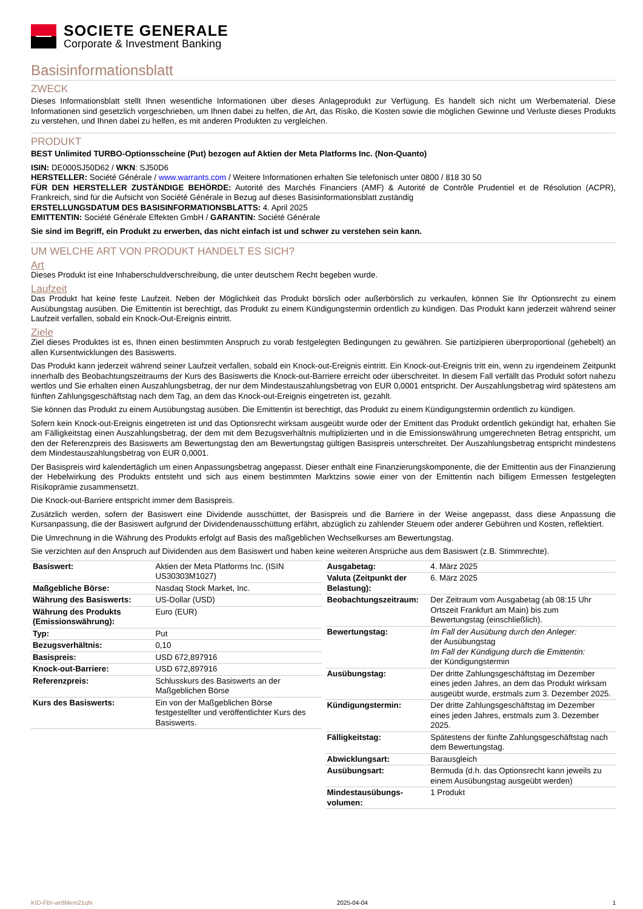SOCIETE GENERALE
Corporate & Investment Banking
Basisinformationsblatt
ZWECK
Dieses Informationsblatt stellt Ihnen wesentliche Informationen über dieses Anlageprodukt zur Verfügung. Es handelt sich nicht um Werbematerial. Diese Informationen sind gesetzlich vorgeschrieben, um Ihnen dabei zu helfen, die Art, das Risiko, die Kosten sowie die möglichen Gewinne und Verluste dieses Produkts zu verstehen, und Ihnen dabei zu helfen, es mit anderen Produkten zu vergleichen.
PRODUKT
BEST Unlimited TURBO-Optionsscheine (Put) bezogen auf Aktien der Meta Platforms Inc. (Non-Quanto)
ISIN: DE000SJ50D62 / WKN: SJ50D6
HERSTELLER: Société Générale / www.warrants.com / Weitere Informationen erhalten Sie telefonisch unter 0800 / 818 30 50
FÜR DEN HERSTELLER ZUSTÄNDIGE BEHÖRDE: Autorité des Marchés Financiers (AMF) & Autorité de Contrôle Prudentiel et de Résolution (ACPR), Frankreich, sind für die Aufsicht von Société Générale in Bezug auf dieses Basisinformationsblatt zuständig
ERSTELLUNGSDATUM DES BASISINFORMATIONSBLATTS: 4. April 2025
EMITTENTIN: Société Générale Effekten GmbH / GARANTIN: Société Générale
Sie sind im Begriff, ein Produkt zu erwerben, das nicht einfach ist und schwer zu verstehen sein kann.
UM WELCHE ART VON PRODUKT HANDELT ES SICH?
Art
Dieses Produkt ist eine Inhaberschuldverschreibung, die unter deutschem Recht begeben wurde.
Laufzeit
Das Produkt hat keine feste Laufzeit. Neben der Möglichkeit das Produkt börslich oder außerbörslich zu verkaufen, können Sie Ihr Optionsrecht zu einem Ausübungstag ausüben. Die Emittentin ist berechtigt, das Produkt zu einem Kündigungstermin ordentlich zu kündigen. Das Produkt kann jederzeit während seiner Laufzeit verfallen, sobald ein Knock-Out-Ereignis eintritt.
Ziele
Ziel dieses Produktes ist es, Ihnen einen bestimmten Anspruch zu vorab festgelegten Bedingungen zu gewähren. Sie partizipieren überproportional (gehebelt) an allen Kursentwicklungen des Basiswerts.
Das Produkt kann jederzeit während seiner Laufzeit verfallen, sobald ein Knock-out-Ereignis eintritt. Ein Knock-out-Ereignis tritt ein, wenn zu irgendeinem Zeitpunkt innerhalb des Beobachtungszeitraums der Kurs des Basiswerts die Knock-out-Barriere erreicht oder überschreitet. In diesem Fall verfällt das Produkt sofort nahezu wertlos und Sie erhalten einen Auszahlungsbetrag, der nur dem Mindestauszahlungsbetrag von EUR 0,0001 entspricht. Der Auszahlungsbetrag wird spätestens am fünften Zahlungsgeschäftstag nach dem Tag, an dem das Knock-out-Ereignis eingetreten ist, gezahlt.
Sie können das Produkt zu einem Ausübungstag ausüben. Die Emittentin ist berechtigt, das Produkt zu einem Kündigungstermin ordentlich zu kündigen.
Sofern kein Knock-out-Ereignis eingetreten ist und das Optionsrecht wirksam ausgeübt wurde oder der Emittent das Produkt ordentlich gekündigt hat, erhalten Sie am Fälligkeitstag einen Auszahlungsbetrag, der dem mit dem Bezugsverhältnis multiplizierten und in die Emissionswährung umgerechneten Betrag entspricht, um den der Referenzpreis des Basiswerts am Bewertungstag den am Bewertungstag gültigen Basispreis unterschreitet. Der Auszahlungsbetrag entspricht mindestens dem Mindestauszahlungsbetrag von EUR 0,0001.
Der Basispreis wird kalendertäglich um einen Anpassungsbetrag angepasst. Dieser enthält eine Finanzierungskomponente, die der Emittentin aus der Finanzierung der Hebelwirkung des Produkts entsteht und sich aus einem bestimmten Marktzins sowie einer von der Emittentin nach billigem Ermessen festgelegten Risikoprämie zusammensetzt.
Die Knock-out-Barriere entspricht immer dem Basispreis.
Zusätzlich werden, sofern der Basiswert eine Dividende ausschüttet, der Basispreis und die Barriere in der Weise angepasst, dass diese Anpassung die Kursanpassung, die der Basiswert aufgrund der Dividendenausschüttung erfährt, abzüglich zu zahlender Steuern oder anderer Gebühren und Kosten, reflektiert.
Die Umrechnung in die Währung des Produkts erfolgt auf Basis des maßgeblichen Wechselkurses am Bewertungstag.
Sie verzichten auf den Anspruch auf Dividenden aus dem Basiswert und haben keine weiteren Ansprüche aus dem Basiswert (z.B. Stimmrechte).
| Basiswert: | Aktien der Meta Platforms Inc. (ISIN US30303M1027) |
| Maßgebliche Börse: | Nasdaq Stock Market, Inc. |
| Währung des Basiswerts: | US-Dollar (USD) |
| Währung des Produkts (Emissionswährung): | Euro (EUR) |
| Typ: | Put |
| Bezugsverhältnis: | 0,10 |
| Basispreis: | USD 672,897916 |
| Knock-out-Barriere: | USD 672,897916 |
| Referenzpreis: | Schlusskurs des Basiswerts an der Maßgeblichen Börse |
| Kurs des Basiswerts: | Ein von der Maßgeblichen Börse festgestellter und veröffentlichter Kurs des Basiswerts. |
| Ausgabetag: | 4. März 2025 |
| Valuta (Zeitpunkt der Belastung): | 6. März 2025 |
| Beobachtungszeitraum: | Der Zeitraum vom Ausgabetag (ab 08:15 Uhr Ortszeit Frankfurt am Main) bis zum Bewertungstag (einschließlich). |
| Bewertungstag: | Im Fall der Ausübung durch den Anleger: der Ausübungstag Im Fall der Kündigung durch die Emittentin: der Kündigungstermin |
| Ausübungstag: | Der dritte Zahlungsgeschäftstag im Dezember eines jeden Jahres, an dem das Produkt wirksam ausgeübt wurde, erstmals zum 3. Dezember 2025. |
| Kündigungstermin: | Der dritte Zahlungsgeschäftstag im Dezember eines jeden Jahres, erstmals zum 3. Dezember 2025. |
| Fälligkeitstag: | Spätestens der fünfte Zahlungsgeschäftstag nach dem Bewertungstag. |
| Abwicklungsart: | Barausgleich |
| Ausübungsart: | Bermuda (d.h. das Optionsrecht kann jeweils zu einem Ausübungstag ausgeübt werden) |
| Mindestausübungs-volumen: | 1 Produkt |
KID-FBI-wr8Mem21qN 2025-04-04 1